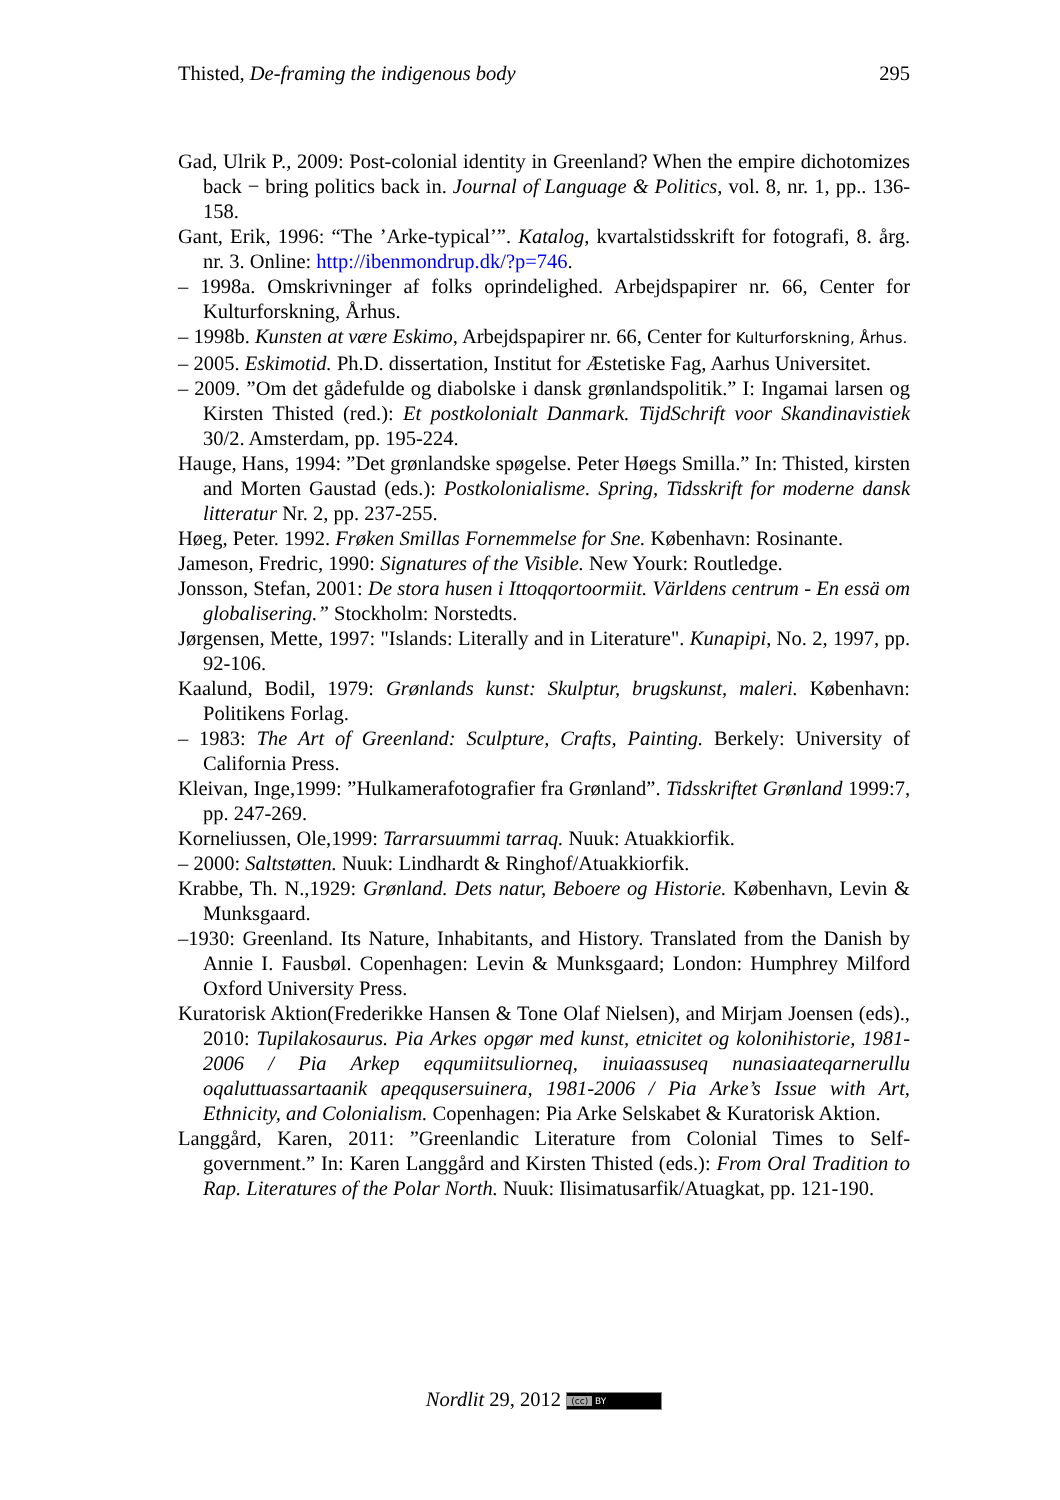Thisted, De-framing the indigenous body 295
Gad, Ulrik P., 2009: Post-colonial identity in Greenland? When the empire dichotomizes back − bring politics back in. Journal of Language & Politics, vol. 8, nr. 1, pp.. 136-158.
Gant, Erik, 1996: “The ’Arke-typical’”. Katalog, kvartalstidsskrift for fotografi, 8. årg. nr. 3. Online: http://ibenmondrup.dk/?p=746.
– 1998a. Omskrivninger af folks oprindelighed. Arbejdspapirer nr. 66, Center for Kulturforskning, Århus.
– 1998b. Kunsten at være Eskimo, Arbejdspapirer nr. 66, Center for Kulturforskning, Århus.
– 2005. Eskimotid. Ph.D. dissertation, Institut for Æstetiske Fag, Aarhus Universitet.
– 2009. ”Om det gådefulde og diabolske i dansk grønlandspolitik.” I: Ingamai larsen og Kirsten Thisted (red.): Et postkolonialt Danmark. TijdSchrift voor Skandinavistiek 30/2. Amsterdam, pp. 195-224.
Hauge, Hans, 1994: ”Det grønlandske spøgelse. Peter Høegs Smilla.” In: Thisted, kirsten and Morten Gaustad (eds.): Postkolonialisme. Spring, Tidsskrift for moderne dansk litteratur Nr. 2, pp. 237-255.
Høeg, Peter. 1992. Frøken Smillas Fornemmelse for Sne. København: Rosinante.
Jameson, Fredric, 1990: Signatures of the Visible. New Yourk: Routledge.
Jonsson, Stefan, 2001: De stora husen i Ittoqqortoormiit. Världens centrum - En essä om globalisering.” Stockholm: Norstedts.
Jørgensen, Mette, 1997: "Islands: Literally and in Literature". Kunapipi, No. 2, 1997, pp. 92-106.
Kaalund, Bodil, 1979: Grønlands kunst: Skulptur, brugskunst, maleri. København: Politikens Forlag.
– 1983: The Art of Greenland: Sculpture, Crafts, Painting. Berkely: University of California Press.
Kleivan, Inge,1999: ”Hulkamerafotografier fra Grønland”. Tidsskriftet Grønland 1999:7, pp. 247-269.
Korneliussen, Ole,1999: Tarrarsuummi tarraq. Nuuk: Atuakkiorfik.
– 2000: Saltstøtten. Nuuk: Lindhardt & Ringhof/Atuakkiorfik.
Krabbe, Th. N.,1929: Grønland. Dets natur, Beboere og Historie. København, Levin & Munksgaard.
–1930: Greenland. Its Nature, Inhabitants, and History. Translated from the Danish by Annie I. Fausbøl. Copenhagen: Levin & Munksgaard; London: Humphrey Milford Oxford University Press.
Kuratorisk Aktion(Frederikke Hansen & Tone Olaf Nielsen), and Mirjam Joensen (eds)., 2010: Tupilakosaurus. Pia Arkes opgør med kunst, etnicitet og kolonihistorie, 1981-2006 / Pia Arkep eqqumiitsuliorneq, inuiaassuseq nunasiaateqarnerullu oqaluttuassartaanik apeqqusersuinera, 1981-2006 / Pia Arke’s Issue with Art, Ethnicity, and Colonialism. Copenhagen: Pia Arke Selskabet & Kuratorisk Aktion.
Langgård, Karen, 2011: ”Greenlandic Literature from Colonial Times to Self-government.” In: Karen Langgård and Kirsten Thisted (eds.): From Oral Tradition to Rap. Literatures of the Polar North. Nuuk: Ilisimatusarfik/Atuagkat, pp. 121-190.
Nordlit 29, 2012 (cc) BY